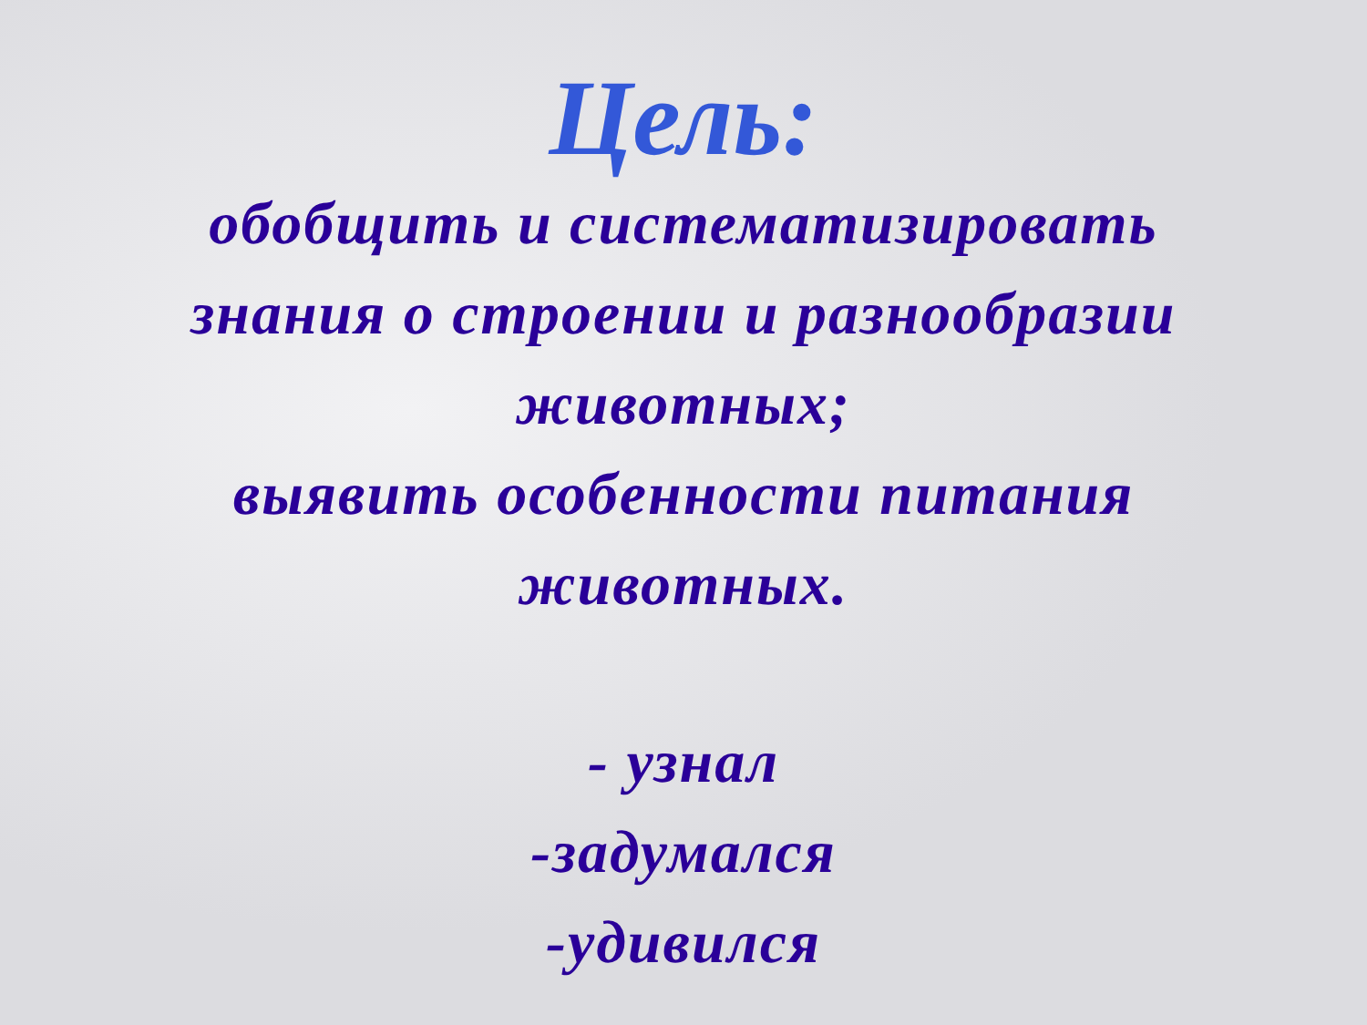Цель:
обобщить и систематизировать
знания о строении и разнообразии
животных;
выявить особенности питания
животных.
- узнал
-задумался
-удивился